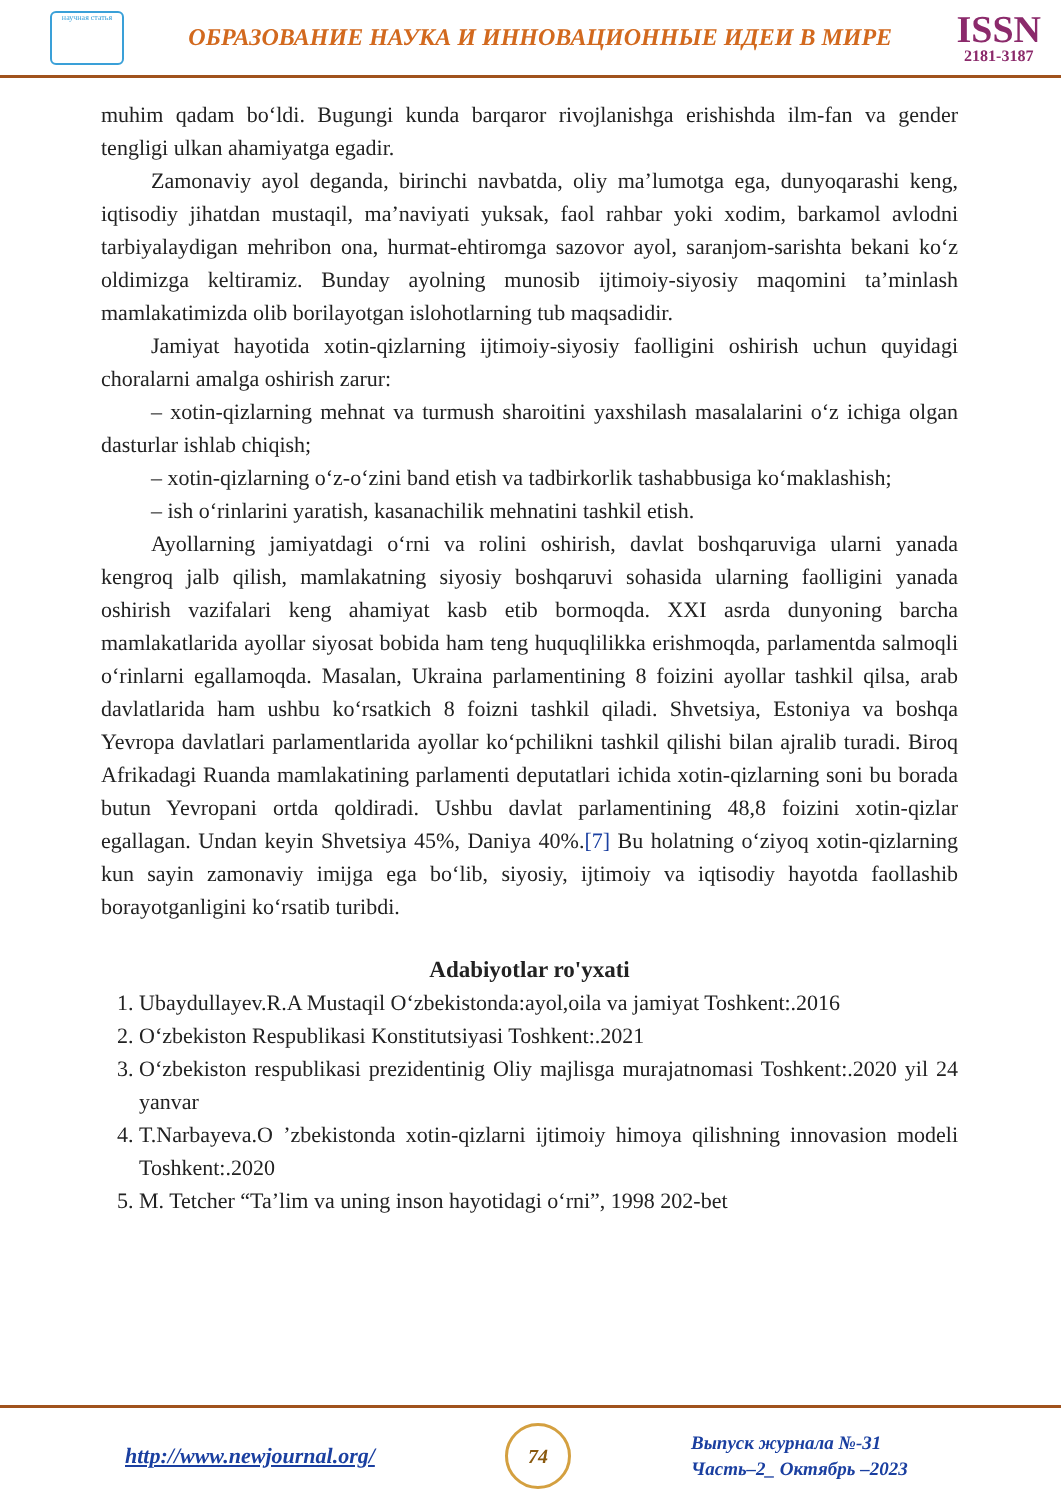научная статья
ОБРАЗОВАНИЕ НАУКА И ИННОВАЦИОННЫЕ ИДЕИ В МИРЕ
ISSN
2181-3187
muhim qadam bo‘ldi. Bugungi kunda barqaror rivojlanishga erishishda ilm-fan va gender tengligi ulkan ahamiyatga egadir.
Zamonaviy ayol deganda, birinchi navbatda, oliy ma’lumotga ega, dunyoqarashi keng, iqtisodiy jihatdan mustaqil, ma’naviyati yuksak, faol rahbar yoki xodim, barkamol avlodni tarbiyalaydigan mehribon ona, hurmat-ehtiromga sazovor ayol, saranjom-sarishta bekani ko‘z oldimizga keltiramiz. Bunday ayolning munosib ijtimoiy-siyosiy maqomini ta’minlash mamlakatimizda olib borilayotgan islohotlarning tub maqsadidir.
Jamiyat hayotida xotin-qizlarning ijtimoiy-siyosiy faolligini oshirish uchun quyidagi choralarni amalga oshirish zarur:
– xotin-qizlarning mehnat va turmush sharoitini yaxshilash masalalarini o‘z ichiga olgan dasturlar ishlab chiqish;
– xotin-qizlarning o‘z-o‘zini band etish va tadbirkorlik tashabbusiga ko‘maklashish;
– ish o‘rinlarini yaratish, kasanachilik mehnatini tashkil etish.
Ayollarning jamiyatdagi o‘rni va rolini oshirish, davlat boshqaruviga ularni yanada kengroq jalb qilish, mamlakatning siyosiy boshqaruvi sohasida ularning faolligini yanada oshirish vazifalari keng ahamiyat kasb etib bormoqda. XXI asrda dunyoning barcha mamlakatlarida ayollar siyosat bobida ham teng huquqlilikka erishmoqda, parlamentda salmoqli o‘rinlarni egallamoqda. Masalan, Ukraina parlamentining 8 foizini ayollar tashkil qilsa, arab davlatlarida ham ushbu ko‘rsatkich 8 foizni tashkil qiladi. Shvetsiya, Estoniya va boshqa Yevropa davlatlari parlamentlarida ayollar ko‘pchilikni tashkil qilishi bilan ajralib turadi. Biroq Afrikadagi Ruanda mamlakatining parlamenti deputatlari ichida xotin-qizlarning soni bu borada butun Yevropani ortda qoldiradi. Ushbu davlat parlamentining 48,8 foizini xotin-qizlar egallagan. Undan keyin Shvetsiya 45%, Daniya 40%.[7] Bu holatning o‘ziyoq xotin-qizlarning kun sayin zamonaviy imijga ega bo‘lib, siyosiy, ijtimoiy va iqtisodiy hayotda faollashib borayotganligini ko‘rsatib turibdi.
Adabiyotlar ro'yxati
1. Ubaydullayev.R.A Mustaqil O‘zbekistonda:ayol,oila va jamiyat Toshkent:.2016
2. O‘zbekiston Respublikasi Konstitutsiyasi Toshkent:.2021
3. O‘zbekiston respublikasi prezidentinig Oliy majlisga murajatnomasi Toshkent:.2020 yil 24 yanvar
4. T.Narbayeva.O ’zbekistonda xotin-qizlarni ijtimoiy himoya qilishning innovasion modeli Toshkent:.2020
5. M. Tetcher “Ta’lim va uning inson hayotidagi o‘rni”, 1998 202-bet
http://www.newjournal.org/
74
Выпуск журнала №-31
Часть–2_ Октябрь –2023